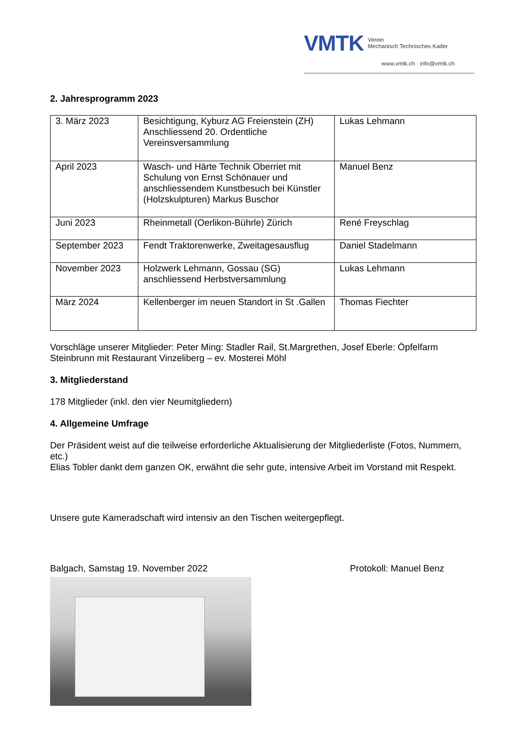VMTK Verein
Mechanisch Technisches Kader
www.vmtk.ch · info@vmtk.ch
2. Jahresprogramm 2023
| 3. März 2023 | Besichtigung, Kyburz AG Freienstein (ZH) Anschliessend 20. Ordentliche Vereinsversammlung | Lukas Lehmann |
| April 2023 | Wasch- und Härte Technik Oberriet mit Schulung von Ernst Schönauer und anschliessendem Kunstbesuch bei Künstler (Holzskulpturen) Markus Buschor | Manuel Benz |
| Juni 2023 | Rheinmetall (Oerlikon-Bührle) Zürich | René Freyschlag |
| September 2023 | Fendt Traktorenwerke, Zweitagesausflug | Daniel Stadelmann |
| November 2023 | Holzwerk Lehmann, Gossau (SG) anschliessend Herbstversammlung | Lukas Lehmann |
| März 2024 | Kellenberger im neuen Standort in St .Gallen | Thomas Fiechter |
Vorschläge unserer Mitglieder: Peter Ming: Stadler Rail, St.Margrethen, Josef Eberle: Öpfelfarm Steinbrunn mit Restaurant Vinzeliberg – ev. Mosterei Möhl
3. Mitgliederstand
178 Mitglieder (inkl. den vier Neumitgliedern)
4. Allgemeine Umfrage
Der Präsident weist auf die teilweise erforderliche Aktualisierung der Mitgliederliste (Fotos, Nummern, etc.)
Elias Tobler dankt dem ganzen OK, erwähnt die sehr gute, intensive Arbeit im Vorstand mit Respekt.
Unsere gute Kameradschaft wird intensiv an den Tischen weitergepflegt.
Balgach, Samstag 19. November 2022 Protokoll: Manuel Benz